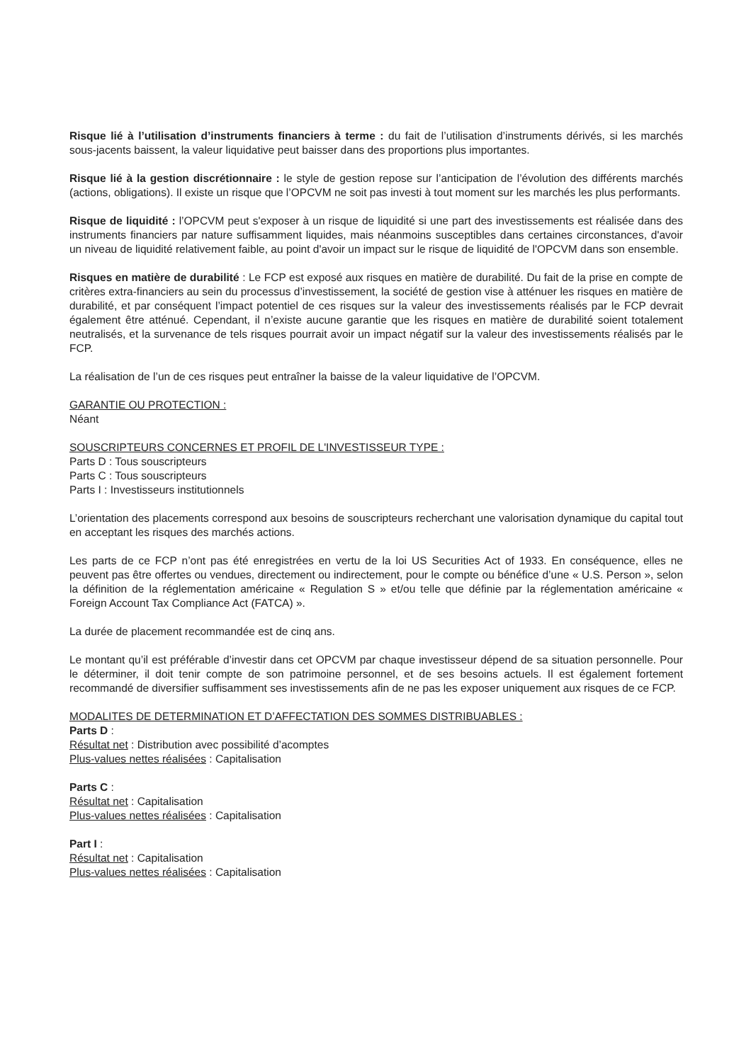Risque lié à l’utilisation d’instruments financiers à terme : du fait de l’utilisation d’instruments dérivés, si les marchés sous-jacents baissent, la valeur liquidative peut baisser dans des proportions plus importantes.
Risque lié à la gestion discrétionnaire : le style de gestion repose sur l’anticipation de l’évolution des différents marchés (actions, obligations). Il existe un risque que l’OPCVM ne soit pas investi à tout moment sur les marchés les plus performants.
Risque de liquidité : l’OPCVM peut s'exposer à un risque de liquidité si une part des investissements est réalisée dans des instruments financiers par nature suffisamment liquides, mais néanmoins susceptibles dans certaines circonstances, d'avoir un niveau de liquidité relativement faible, au point d'avoir un impact sur le risque de liquidité de l'OPCVM dans son ensemble.
Risques en matière de durabilité : Le FCP est exposé aux risques en matière de durabilité. Du fait de la prise en compte de critères extra-financiers au sein du processus d’investissement, la société de gestion vise à atténuer les risques en matière de durabilité, et par conséquent l’impact potentiel de ces risques sur la valeur des investissements réalisés par le FCP devrait également être atténué. Cependant, il n’existe aucune garantie que les risques en matière de durabilité soient totalement neutralisés, et la survenance de tels risques pourrait avoir un impact négatif sur la valeur des investissements réalisés par le FCP.
La réalisation de l’un de ces risques peut entraîner la baisse de la valeur liquidative de l’OPCVM.
GARANTIE OU PROTECTION :
Néant
SOUSCRIPTEURS CONCERNES ET PROFIL DE L'INVESTISSEUR TYPE :
Parts D : Tous souscripteurs
Parts C : Tous souscripteurs
Parts I : Investisseurs institutionnels
L’orientation des placements correspond aux besoins de souscripteurs recherchant une valorisation dynamique du capital tout en acceptant les risques des marchés actions.
Les parts de ce FCP n’ont pas été enregistrées en vertu de la loi US Securities Act of 1933. En conséquence, elles ne peuvent pas être offertes ou vendues, directement ou indirectement, pour le compte ou bénéfice d’une « U.S. Person », selon la définition de la réglementation américaine « Regulation S » et/ou telle que définie par la réglementation américaine « Foreign Account Tax Compliance Act (FATCA) ».
La durée de placement recommandée est de cinq ans.
Le montant qu’il est préférable d’investir dans cet OPCVM par chaque investisseur dépend de sa situation personnelle. Pour le déterminer, il doit tenir compte de son patrimoine personnel, et de ses besoins actuels. Il est également fortement recommandé de diversifier suffisamment ses investissements afin de ne pas les exposer uniquement aux risques de ce FCP.
MODALITES DE DETERMINATION ET D’AFFECTATION DES SOMMES DISTRIBUABLES :
Parts D :
Résultat net : Distribution avec possibilité d’acomptes
Plus-values nettes réalisées : Capitalisation
Parts C :
Résultat net : Capitalisation
Plus-values nettes réalisées : Capitalisation
Part I :
Résultat net : Capitalisation
Plus-values nettes réalisées : Capitalisation